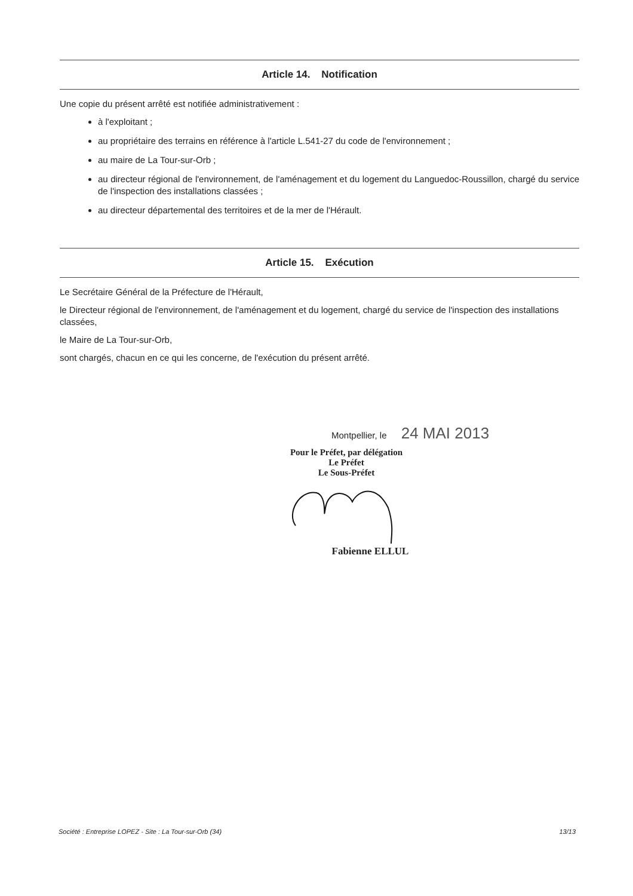Article 14. Notification
Une copie du présent arrêté est notifiée administrativement :
à l'exploitant ;
au propriétaire des terrains en référence à l'article L.541-27 du code de l'environnement ;
au maire de La Tour-sur-Orb ;
au directeur régional de l'environnement, de l'aménagement et du logement du Languedoc-Roussillon, chargé du service de l'inspection des installations classées ;
au directeur départemental des territoires et de la mer de l'Hérault.
Article 15. Exécution
Le Secrétaire Général de la Préfecture de l'Hérault,
le Directeur régional de l'environnement, de l'aménagement et du logement, chargé du service de l'inspection des installations classées,
le Maire de La Tour-sur-Orb,
sont chargés, chacun en ce qui les concerne, de l'exécution du présent arrêté.
Montpellier, le 24 MAI 2013
Pour le Préfet, par délégation
Le Préfet
Le Sous-Préfet
Fabienne ELLUL
Société : Entreprise LOPEZ - Site : La Tour-sur-Orb (34) 13/13